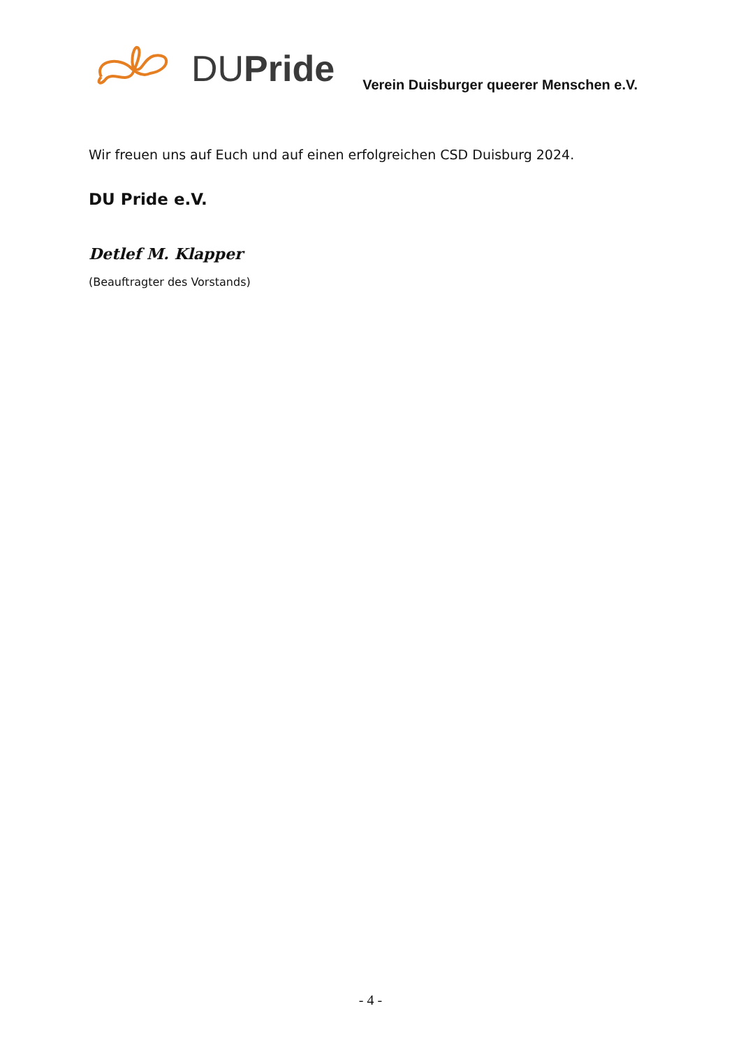DUPride
Verein Duisburger queerer Menschen e.V.
Wir freuen uns auf Euch und auf einen erfolgreichen CSD Duisburg 2024.
DU Pride e.V.
Detlef M. Klapper
(Beauftragter des Vorstands)
- 4 -